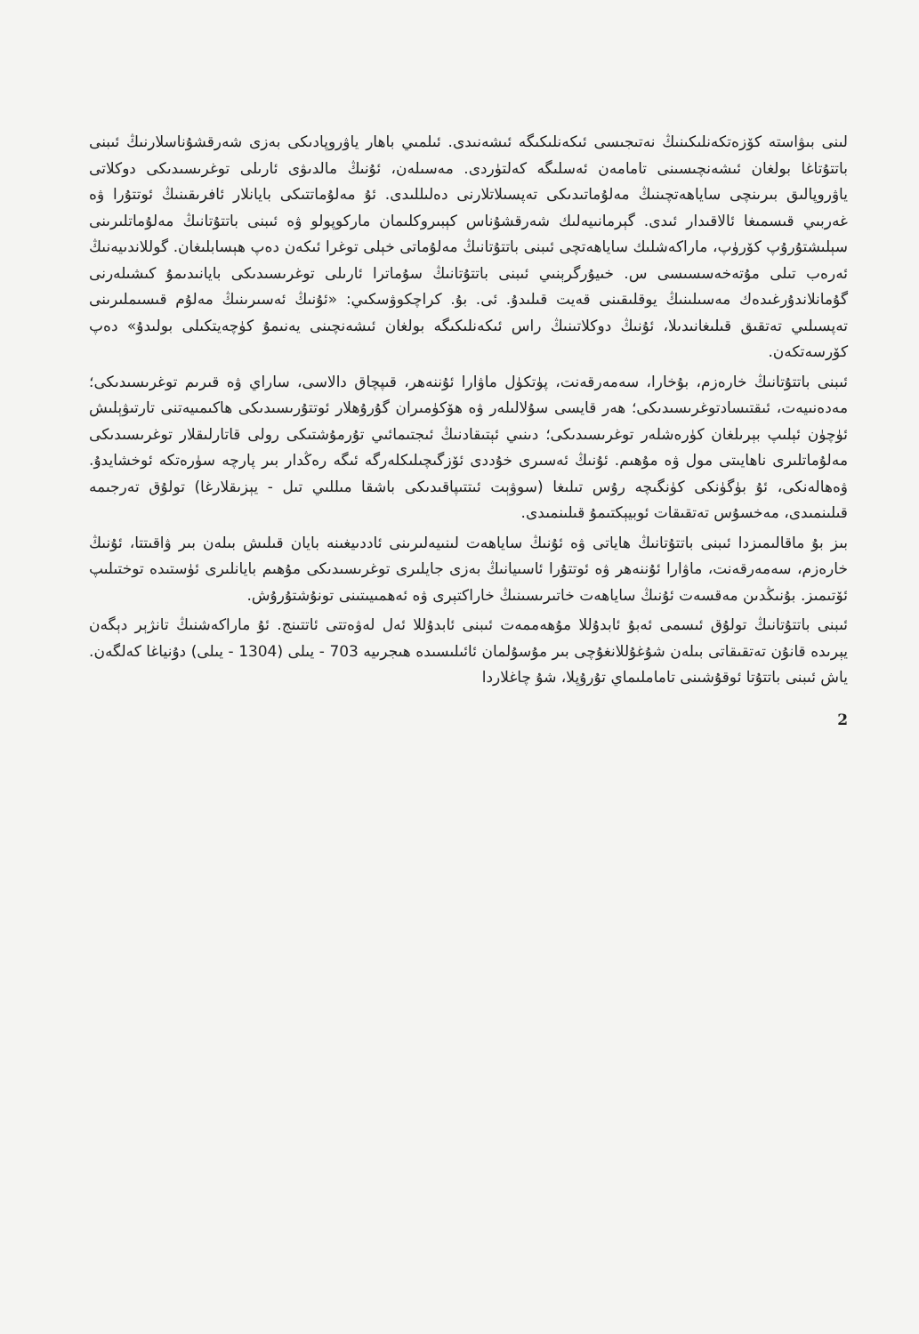لىنى بىۋاستە كۆزەتكەنلىكىنىڭ نەتىجىسى ئىكەنلىكىگە ئىشەنىدى. ئىلمىي باھار ياۋروپادىكى بەزى شەرقشۇناسلارنىڭ ئىبنى باتتۇتاغا بولغان ئىشەنچىسىنى تامامەن ئەسلىگە كەلتۈردى. مەسىلەن، ئۇنىڭ مالدىۋى ئارىلى توغرىسىدىكى دوكلاتى ياۋروپالىق بىرىنچى ساياھەتچىنىڭ مەلۇماتىدىكى تەپسىلاتلارنى دەلىللىدى. ئۇ مەلۇماتتىكى بايانلار ئافرىقىنىڭ ئوتتۇرا ۋە غەربىي قىسمىغا ئالاقىدار ئىدى. گېرمانىيەلىك شەرقشۇناس كېبىروكلىمان ماركوپولو ۋە ئىبنى باتتۇتانىڭ مەلۇماتلىرىنى سېلىشتۇرۇپ كۆرۈپ، ماراكەشلىك ساياھەتچى ئىبنى باتتۇتانىڭ مەلۇماتى خېلى توغرا ئىكەن دەپ ھېسابلىغان. گوللاندىيەنىڭ ئەرەب تىلى مۇتەخەسسىسى س. خىيۇرگرېنىي ئىبنى باتتۇتانىڭ سۇماترا ئارىلى توغرىسىدىكى بايانىدىمۇ كىشىلەرنى گۇمانلاندۇرغىدەك مەسىلىنىڭ يوقلىقىنى قەيت قىلىدۇ. ئى. بۇ. كراچكوۋسكىي: «ئۇنىڭ ئەسىرىنىڭ مەلۇم قىسىملىرىنى تەپسىلىي تەتقىق قىلىغانىدىلا، ئۇنىڭ دوكلاتىنىڭ راس ئىكەنلىكىگە بولغان ئىشەنچىنى يەنىمۇ كۈچەيتكىلى بولىدۇ» دەپ كۆرسەتكەن.
ئىبنى باتتۇتانىڭ خارەزم، بۇخارا، سەمەرقەنت، پۈتكۈل ماۋارا ئۇننەھر، قىپچاق دالاسى، ساراي ۋە قىرىم توغرىسىدىكى؛ مەدەنىيەت، ئىقتىسادتوغرىسىدىكى؛ ھەر قايسى سۇلالىلەر ۋە ھۆكۈمىران گۇرۇھلار ئوتتۇرىسىدىكى ھاكىمىيەتنى تارتىۋېلىش ئۈچۈن ئېلىپ بېرىلغان كۈرەشلەر توغرىسىدىكى؛ دىنىي ئېتىقادنىڭ ئىجتىمائىي تۇرمۇشتىكى رولى قاتارلىقلار توغرىسىدىكى مەلۇماتلىرى ناھايىتى مول ۋە مۇھىم. ئۇنىڭ ئەسىرى خۇددى ئۆزگىچىلىكلەرگە ئىگە رەڭدار بىر پارچە سۈرەتكە ئوخشايدۇ. ۋەھالەنكى، ئۇ بۈگۈنكى كۈنگىچە رۇس تىلىغا (سوۋېت ئىتتىپاقىدىكى باشقا مىللىي تىل - يېزىقلارغا) تولۇق تەرجىمە قىلىنمىدى، مەخسۇس تەتقىقات ئوبيېكتىمۇ قىلىنمىدى.
بىز بۇ ماقالىمىزدا ئىبنى باتتۇتانىڭ ھاياتى ۋە ئۇنىڭ ساياھەت لىنىيەلىرىنى ئاددىيغىنە بايان قىلىش بىلەن بىر ۋاقىتتا، ئۇنىڭ خارەزم، سەمەرقەنت، ماۋارا ئۇننەھر ۋە ئوتتۇرا ئاسىيانىڭ بەزى جايلىرى توغرىسىدىكى مۇھىم بايانلىرى ئۈستىدە توختىلىپ ئۆتىمىز. بۇنىڭدىن مەقسەت ئۇنىڭ ساياھەت خاتىرىسىنىڭ خاراكتېرى ۋە ئەھمىيىتىنى تونۇشتۇرۇش.
ئىبنى باتتۇتانىڭ تولۇق ئىسمى ئەبۇ ئابدۇللا مۇھەممەت ئىبنى ئابدۇللا ئەل لەۋەتتى ئاتتىنج. ئۇ ماراكەشنىڭ تانژېر دېگەن يېرىدە قانۇن تەتقىقاتى بىلەن شۇغۇللانغۇچى بىر مۇسۇلمان ئائىلىسىدە ھىجرىيە 703 - يىلى (1304 - يىلى) دۇنياغا كەلگەن. ياش ئىبنى باتتۇتا ئوقۇشىنى تاماملىماي تۇرۇپلا، شۇ چاغلاردا
2